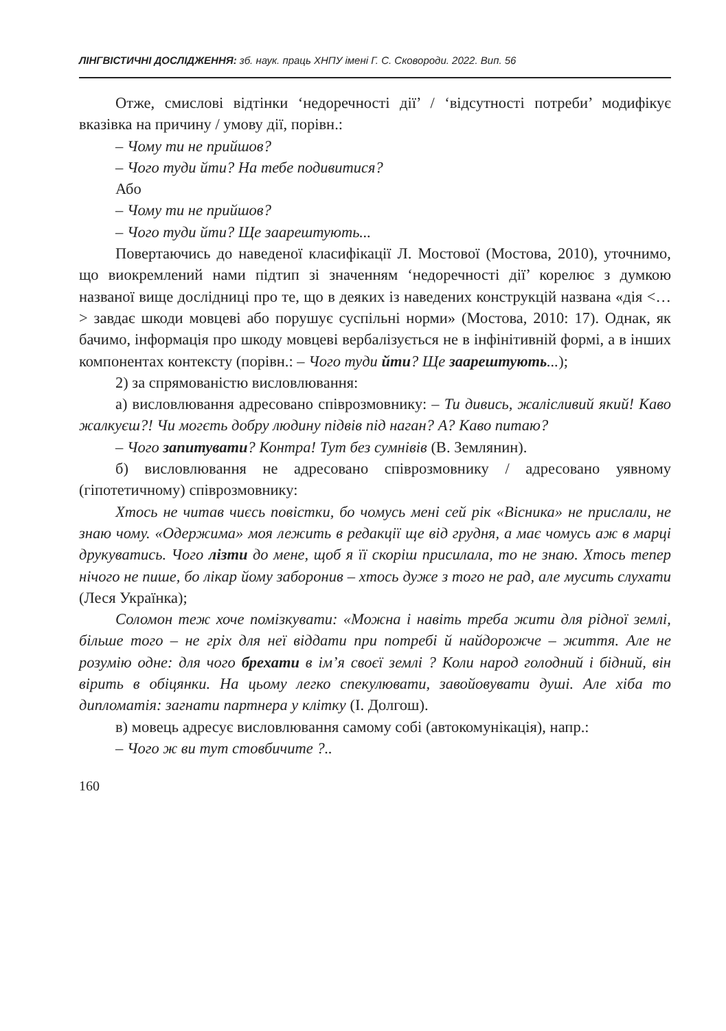ЛІНГВІСТИЧНІ ДОСЛІДЖЕННЯ: зб. наук. праць ХНПУ імені Г. С. Сковороди. 2022. Вип. 56
Отже, смислові відтінки ‘недоречності дії’ / ‘відсутності потреби’ модифікує вказівка на причину / умову дії, порівн.:
– Чому ти не прийшов?
– Чого туди йти? На тебе подивитися?
Або
– Чому ти не прийшов?
– Чого туди йти? Ще заарештують...
Повертаючись до наведеної класифікації Л. Мостової (Мостова, 2010), уточнимо, що виокремлений нами підтип зі значенням ‘недоречності дії’ корелює з думкою названої вище дослідниці про те, що в деяких із наведених конструкцій названа «дія <…> завдає шкоди мовцеві або порушує суспільні норми» (Мостова, 2010: 17). Однак, як бачимо, інформація про шкоду мовцеві вербалізується не в інфінітивній формі, а в інших компонентах контексту (порівн.: – Чого туди йти? Ще заарештують...);
2) за спрямованістю висловлювання:
а) висловлювання адресовано співрозмовнику: – Ти дивись, жалісливий який! Каво жалкуєш?! Чи могєть добру людину підвів під наган? А? Каво питаю?
– Чого запитувати? Контра! Тут без сумнівів (В. Землянин).
б) висловлювання не адресовано співрозмовнику / адресовано уявному (гіпотетичному) співрозмовнику:
Хтось не читав чиєсь повістки, бо чомусь мені сей рік «Вісника» не прислали, не знаю чому. «Одержима» моя лежить в редакції ще від грудня, а має чомусь аж в марці друкуватись. Чого лізти до мене, щоб я її скоріш присилала, то не знаю. Хтось тепер нічого не пише, бо лікар йому заборонив – хтось дуже з того не рад, але мусить слухати (Леся Українка);
Соломон теж хоче помізкувати: «Можна і навіть треба жити для рідної землі, більше того – не гріх для неї віддати при потребі й найдорожче – життя. Але не розумію одне: для чого брехати в ім’я своєї землі ? Коли народ голодний і бідний, він вірить в обіцянки. На цьому легко спекулювати, завойовувати душі. Але хіба то дипломатія: загнати партнера у клітку (І. Долгош).
в) мовець адресує висловлювання самому собі (автокомунікація), напр.:
– Чого ж ви тут стовбичите ?..
160